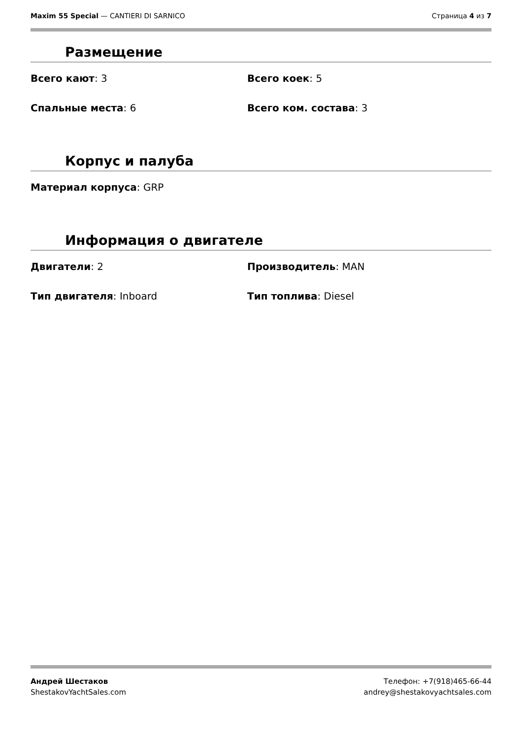Maxim 55 Special — CANTIERI DI SARNICO
Страница 4 из 7
Размещение
Всего кают: 3 Всего коек: 5
Спальные места: 6 Всего ком. состава: 3
Корпус и палуба
Материал корпуса: GRP
Информация о двигателе
Двигатели: 2 Производитель: MAN
Тип двигателя: Inboard Тип топлива: Diesel
Андрей Шестаков
ShestakovYachtSales.com
Телефон: +7(918)465-66-44
andrey@shestakovyachtsales.com